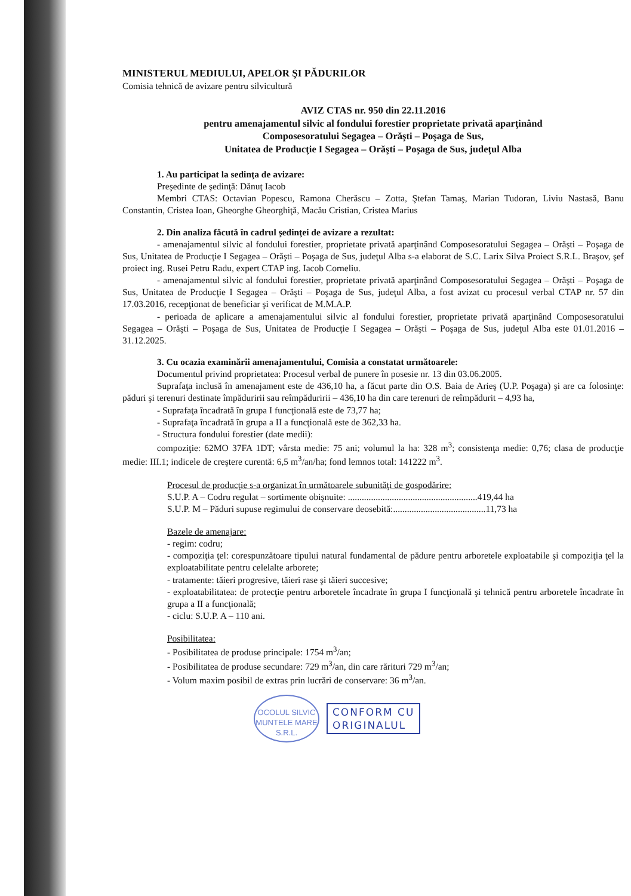MINISTERUL MEDIULUI, APELOR ŞI PĂDURILOR
Comisia tehnică de avizare pentru silvicultură
AVIZ CTAS nr. 950 din 22.11.2016
pentru amenajamentul silvic al fondului forestier proprietate privată aparţinând
Composesoratului Segagea – Orăşti – Poşaga de Sus,
Unitatea de Producţie I Segagea – Orăşti – Poşaga de Sus, judeţul Alba
1. Au participat la sedinţa de avizare:
Preşedinte de şedinţă: Dănuţ Iacob
Membri CTAS: Octavian Popescu, Ramona Cherăscu – Zotta, Ştefan Tamaş, Marian Tudoran, Liviu Nastasă, Banu Constantin, Cristea Ioan, Gheorghe Gheorghiţă, Macău Cristian, Cristea Marius
2. Din analiza făcută în cadrul şedinţei de avizare a rezultat:
- amenajamentul silvic al fondului forestier, proprietate privată aparţinând Composesoratului Segagea – Orăşti – Poşaga de Sus, Unitatea de Producţie I Segagea – Orăşti – Poşaga de Sus, judeţul Alba s-a elaborat de S.C. Larix Silva Proiect S.R.L. Braşov, şef proiect ing. Rusei Petru Radu, expert CTAP ing. Iacob Corneliu.
- amenajamentul silvic al fondului forestier, proprietate privată aparţinând Composesoratului Segagea – Orăşti – Poşaga de Sus, Unitatea de Producţie I Segagea – Orăşti – Poşaga de Sus, judeţul Alba, a fost avizat cu procesul verbal CTAP nr. 57 din 17.03.2016, recepţionat de beneficiar şi verificat de M.M.A.P.
- perioada de aplicare a amenajamentului silvic al fondului forestier, proprietate privată aparţinând Composesoratului Segagea – Orăşti – Poşaga de Sus, Unitatea de Producţie I Segagea – Orăşti – Poşaga de Sus, judeţul Alba este 01.01.2016 – 31.12.2025.
3. Cu ocazia examinării amenajamentului, Comisia a constatat următoarele:
Documentul privind proprietatea: Procesul verbal de punere în posesie nr. 13 din 03.06.2005.
Suprafaţa inclusă în amenajament este de 436,10 ha, a făcut parte din O.S. Baia de Arieş (U.P. Poşaga) şi are ca folosinţe: păduri şi terenuri destinate împăduririi sau reîmpăduririi – 436,10 ha din care terenuri de reîmpădurit – 4,93 ha,
- Suprafaţa încadrată în grupa I funcţională este de 73,77 ha;
- Suprafaţa încadrată în grupa a II a funcţională este de 362,33 ha.
- Structura fondului forestier (date medii):
compoziţie: 62MO 37FA 1DT; vârsta medie: 75 ani; volumul la ha: 328 m<sup>3</sup>; consistenţa medie: 0,76; clasa de producţie medie: III.1; indicele de creştere curentă: 6,5 m<sup>3</sup>/an/ha; fond lemnos total: 141222 m<sup>3</sup>.
Procesul de producţie s-a organizat în următoarele subunităţi de gospodărire:
S.U.P. A – Codru regulat – sortimente obişnuite: ........................................................419,44 ha
S.U.P. M – Păduri supuse regimului de conservare deosebită:........................................11,73 ha
Bazele de amenajare:
- regim: codru;
- compoziţia ţel: corespunzătoare tipului natural fundamental de pădure pentru arboretele exploatabile şi compoziţia ţel la exploatabilitate pentru celelalte arborete;
- tratamente: tăieri progresive, tăieri rase şi tăieri succesive;
- exploatabilitatea: de protecţie pentru arboretele încadrate în grupa I funcţională şi tehnică pentru arboretele încadrate în grupa a II a funcţională;
- ciclu: S.U.P. A – 110 ani.
Posibilitatea:
- Posibilitatea de produse principale: 1754 m<sup>3</sup>/an;
- Posibilitatea de produse secundare: 729 m<sup>3</sup>/an, din care rărituri 729 m<sup>3</sup>/an;
- Volum maxim posibil de extras prin lucrări de conservare: 36 m<sup>3</sup>/an.
OCOLUL SILVIC
MUNTELE MARE
S.R.L.
CONFORM CU
ORIGINALUL